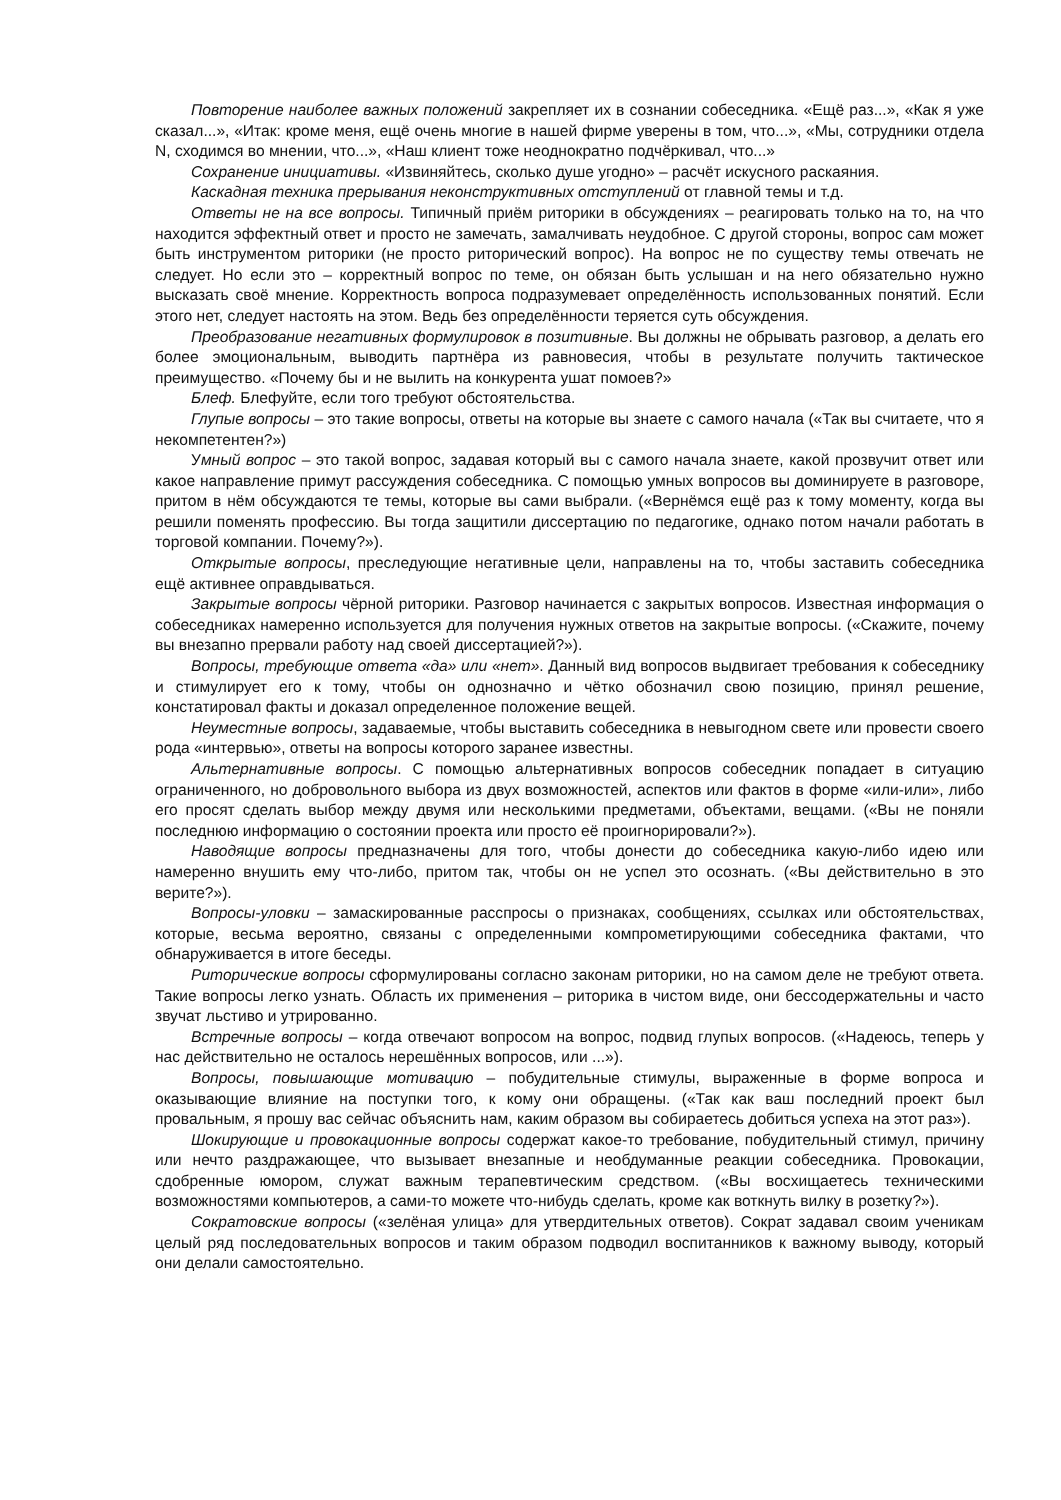Повторение наиболее важных положений закрепляет их в сознании собеседника. «Ещё раз...», «Как я уже сказал...», «Итак: кроме меня, ещё очень многие в нашей фирме уверены в том, что...», «Мы, сотрудники отдела N, сходимся во мнении, что...», «Наш клиент тоже неоднократно подчёркивал, что...»
Сохранение инициативы. «Извиняйтесь, сколько душе угодно» – расчёт искусного раскаяния.
Каскадная техника прерывания неконструктивных отступлений от главной темы и т.д.
Ответы не на все вопросы. Типичный приём риторики в обсуждениях – реагировать только на то, на что находится эффектный ответ и просто не замечать, замалчивать неудобное. С другой стороны, вопрос сам может быть инструментом риторики (не просто риторический вопрос). На вопрос не по существу темы отвечать не следует. Но если это – корректный вопрос по теме, он обязан быть услышан и на него обязательно нужно высказать своё мнение. Корректность вопроса подразумевает определённость использованных понятий. Если этого нет, следует настоять на этом. Ведь без определённости теряется суть обсуждения.
Преобразование негативных формулировок в позитивные. Вы должны не обрывать разговор, а делать его более эмоциональным, выводить партнёра из равновесия, чтобы в результате получить тактическое преимущество. «Почему бы и не вылить на конкурента ушат помоев?»
Блеф. Блефуйте, если того требуют обстоятельства.
Глупые вопросы – это такие вопросы, ответы на которые вы знаете с самого начала («Так вы считаете, что я некомпетентен?»)
Умный вопрос – это такой вопрос, задавая который вы с самого начала знаете, какой прозвучит ответ или какое направление примут рассуждения собеседника. С помощью умных вопросов вы доминируете в разговоре, притом в нём обсуждаются те темы, которые вы сами выбрали. («Вернёмся ещё раз к тому моменту, когда вы решили поменять профессию. Вы тогда защитили диссертацию по педагогике, однако потом начали работать в торговой компании. Почему?»).
Открытые вопросы, преследующие негативные цели, направлены на то, чтобы заставить собеседника ещё активнее оправдываться.
Закрытые вопросы чёрной риторики. Разговор начинается с закрытых вопросов. Известная информация о собеседниках намеренно используется для получения нужных ответов на закрытые вопросы. («Скажите, почему вы внезапно прервали работу над своей диссертацией?»).
Вопросы, требующие ответа «да» или «нет». Данный вид вопросов выдвигает требования к собеседнику и стимулирует его к тому, чтобы он однозначно и чётко обозначил свою позицию, принял решение, констатировал факты и доказал определенное положение вещей.
Неуместные вопросы, задаваемые, чтобы выставить собеседника в невыгодном свете или провести своего рода «интервью», ответы на вопросы которого заранее известны.
Альтернативные вопросы. С помощью альтернативных вопросов собеседник попадает в ситуацию ограниченного, но добровольного выбора из двух возможностей, аспектов или фактов в форме «или-или», либо его просят сделать выбор между двумя или несколькими предметами, объектами, вещами. («Вы не поняли последнюю информацию о состоянии проекта или просто её проигнорировали?»).
Наводящие вопросы предназначены для того, чтобы донести до собеседника какую-либо идею или намеренно внушить ему что-либо, притом так, чтобы он не успел это осознать. («Вы действительно в это верите?»).
Вопросы-уловки – замаскированные расспросы о признаках, сообщениях, ссылках или обстоятельствах, которые, весьма вероятно, связаны с определенными компрометирующими собеседника фактами, что обнаруживается в итоге беседы.
Риторические вопросы сформулированы согласно законам риторики, но на самом деле не требуют ответа. Такие вопросы легко узнать. Область их применения – риторика в чистом виде, они бессодержательны и часто звучат льстиво и утрированно.
Встречные вопросы – когда отвечают вопросом на вопрос, подвид глупых вопросов. («Надеюсь, теперь у нас действительно не осталось нерешённых вопросов, или ...»).
Вопросы, повышающие мотивацию – побудительные стимулы, выраженные в форме вопроса и оказывающие влияние на поступки того, к кому они обращены. («Так как ваш последний проект был провальным, я прошу вас сейчас объяснить нам, каким образом вы собираетесь добиться успеха на этот раз»).
Шокирующие и провокационные вопросы содержат какое-то требование, побудительный стимул, причину или нечто раздражающее, что вызывает внезапные и необдуманные реакции собеседника. Провокации, сдобренные юмором, служат важным терапевтическим средством. («Вы восхищаетесь техническими возможностями компьютеров, а сами-то можете что-нибудь сделать, кроме как воткнуть вилку в розетку?»).
Сократовские вопросы («зелёная улица» для утвердительных ответов). Сократ задавал своим ученикам целый ряд последовательных вопросов и таким образом подводил воспитанников к важному выводу, который они делали самостоятельно.